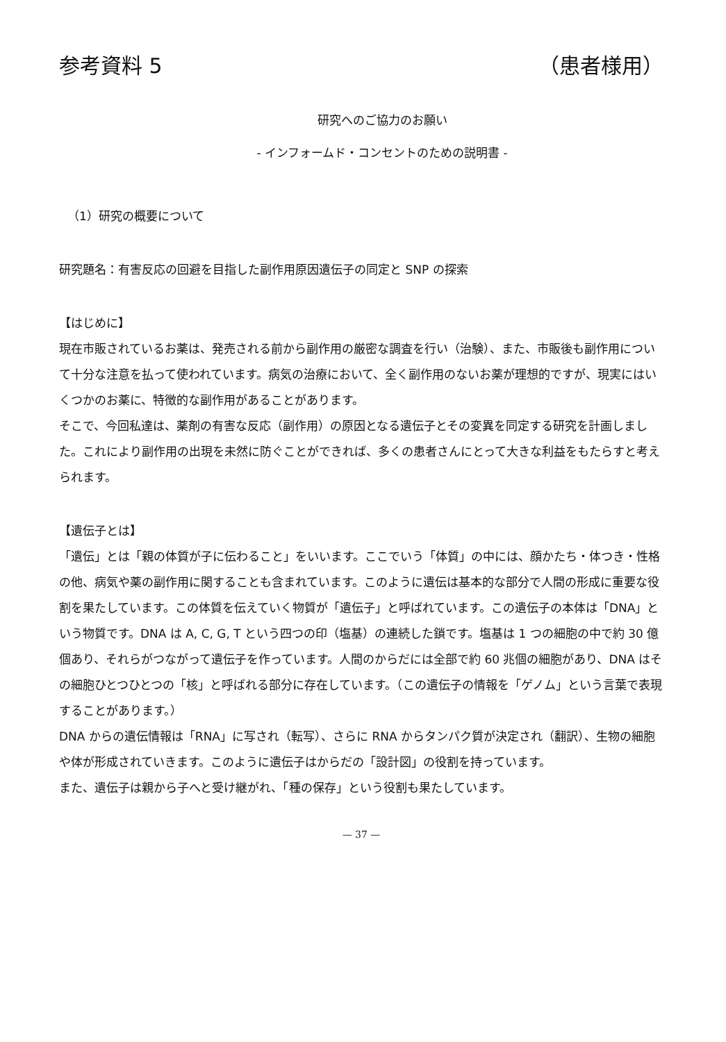参考資料 5 （患者様用）
研究へのご協力のお願い
- インフォームド・コンセントのための説明書 -
（1）研究の概要について
研究題名：有害反応の回避を目指した副作用原因遺伝子の同定と SNP の探索
【はじめに】
現在市販されているお薬は、発売される前から副作用の厳密な調査を行い（治験）、また、市販後も副作用について十分な注意を払って使われています。病気の治療において、全く副作用のないお薬が理想的ですが、現実にはいくつかのお薬に、特徴的な副作用があることがあります。
そこで、今回私達は、薬剤の有害な反応（副作用）の原因となる遺伝子とその変異を同定する研究を計画しました。これにより副作用の出現を未然に防ぐことができれば、多くの患者さんにとって大きな利益をもたらすと考えられます。
【遺伝子とは】
「遺伝」とは「親の体質が子に伝わること」をいいます。ここでいう「体質」の中には、顔かたち・体つき・性格の他、病気や薬の副作用に関することも含まれています。このように遺伝は基本的な部分で人間の形成に重要な役割を果たしています。この体質を伝えていく物質が「遺伝子」と呼ばれています。この遺伝子の本体は「DNA」という物質です。DNA は A, C, G, T という四つの印（塩基）の連続した鎖です。塩基は 1 つの細胞の中で約 30 億個あり、それらがつながって遺伝子を作っています。人間のからだには全部で約 60 兆個の細胞があり、DNA はその細胞ひとつひとつの「核」と呼ばれる部分に存在しています。（この遺伝子の情報を「ゲノム」という言葉で表現することがあります。）
DNA からの遺伝情報は「RNA」に写され（転写）、さらに RNA からタンパク質が決定され（翻訳）、生物の細胞や体が形成されていきます。このように遺伝子はからだの「設計図」の役割を持っています。
また、遺伝子は親から子へと受け継がれ、「種の保存」という役割も果たしています。
— 37 —